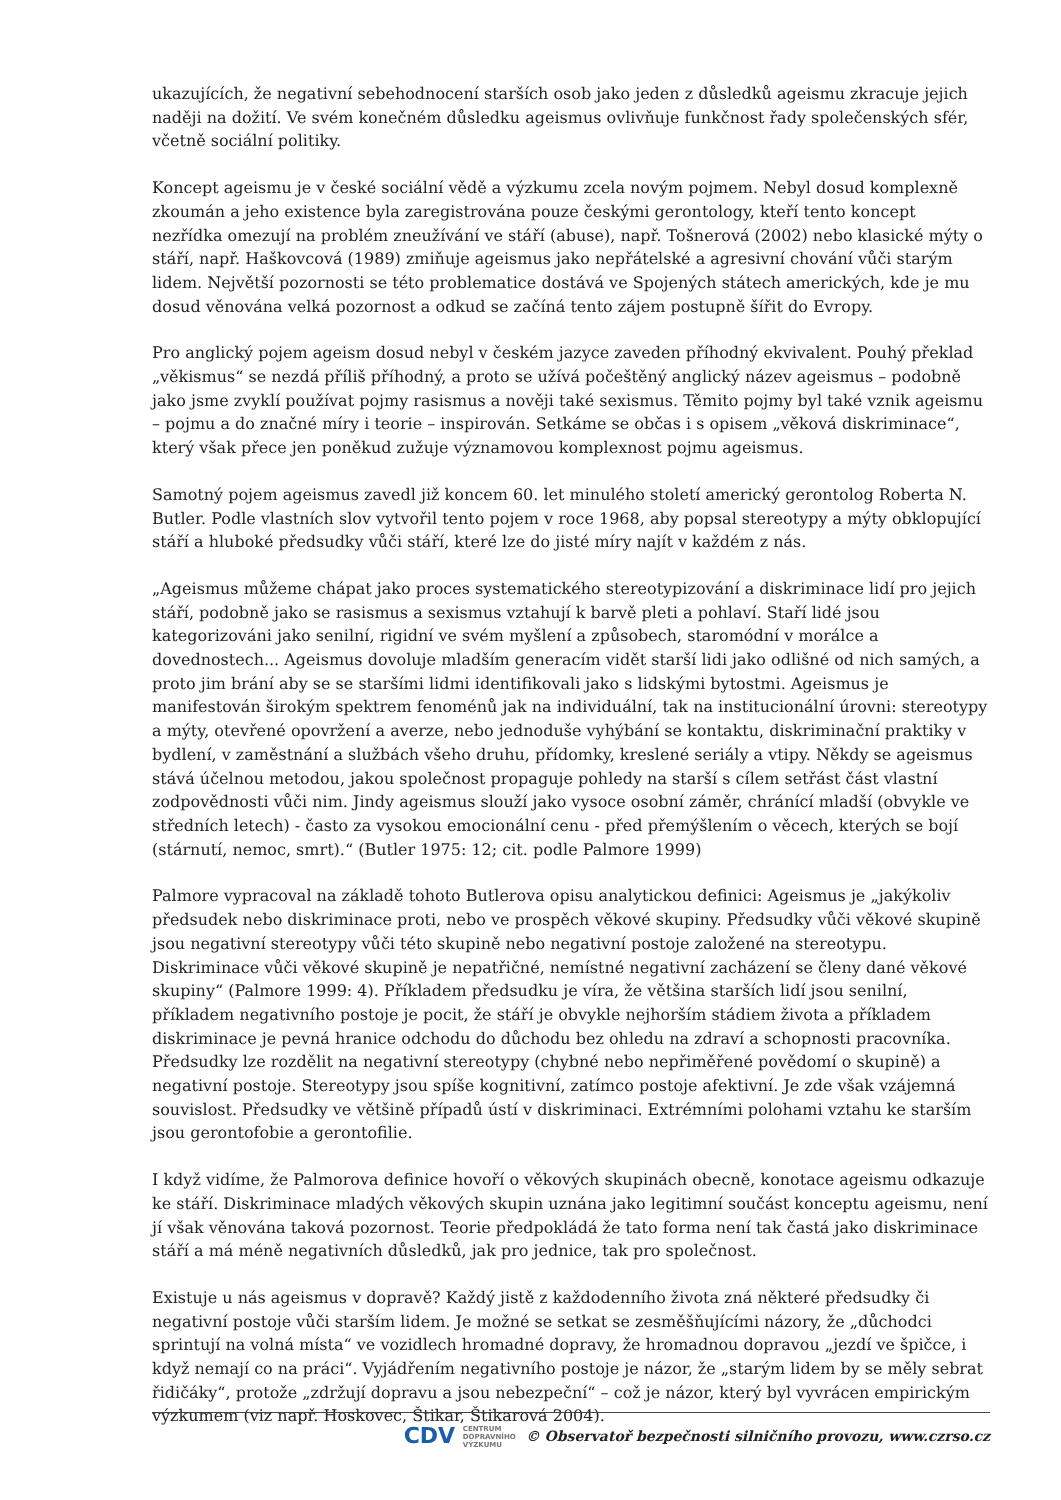ukazujících, že negativní sebehodnocení starších osob jako jeden z důsledků ageismu zkracuje jejich naději na dožití. Ve svém konečném důsledku ageismus ovlivňuje funkčnost řady společenských sfér, včetně sociální politiky.
Koncept ageismu je v české sociální vědě a výzkumu zcela novým pojmem. Nebyl dosud komplexně zkoumán a jeho existence byla zaregistrována pouze českými gerontology, kteří tento koncept nezřídka omezují na problém zneužívání ve stáří (abuse), např. Tošnerová (2002) nebo klasické mýty o stáří, např. Haškovcová (1989) zmiňuje ageismus jako nepřátelské a agresivní chování vůči starým lidem. Největší pozornosti se této problematice dostává ve Spojených státech amerických, kde je mu dosud věnována velká pozornost a odkud se začíná tento zájem postupně šířit do Evropy.
Pro anglický pojem ageism dosud nebyl v českém jazyce zaveden příhodný ekvivalent. Pouhý překlad „věkismus“ se nezdá příliš příhodný, a proto se užívá počeštěný anglický název ageismus – podobně jako jsme zvyklí používat pojmy rasismus a nověji také sexismus. Těmito pojmy byl také vznik ageismu – pojmu a do značné míry i teorie – inspirován. Setkáme se občas i s opisem „věková diskriminace“, který však přece jen poněkud zužuje významovou komplexnost pojmu ageismus.
Samotný pojem ageismus zavedl již koncem 60. let minulého století americký gerontolog Roberta N. Butler. Podle vlastních slov vytvořil tento pojem v roce 1968, aby popsal stereotypy a mýty obklopující stáří a hluboké předsudky vůči stáří, které lze do jisté míry najít v každém z nás.
„Ageismus můžeme chápat jako proces systematického stereotypizování a diskriminace lidí pro jejich stáří, podobně jako se rasismus a sexismus vztahují k barvě pleti a pohlaví. Staří lidé jsou kategorizováni jako senilní, rigidní ve svém myšlení a způsobech, staromódní v morálce a dovednostech... Ageismus dovoluje mladším generacím vidět starší lidi jako odlišné od nich samých, a proto jim brání aby se se staršími lidmi identifikovali jako s lidskými bytostmi. Ageismus je manifestován širokým spektrem fenoménů jak na individuální, tak na institucionální úrovni: stereotypy a mýty, otevřené opovržení a averze, nebo jednoduše vyhýbání se kontaktu, diskriminační praktiky v bydlení, v zaměstnání a službách všeho druhu, přídomky, kreslené seriály a vtipy. Někdy se ageismus stává účelnou metodou, jakou společnost propaguje pohledy na starší s cílem setřást část vlastní zodpovědnosti vůči nim. Jindy ageismus slouží jako vysoce osobní záměr, chránící mladší (obvykle ve středních letech) - často za vysokou emocionální cenu - před přemýšlením o věcech, kterých se bojí (stárnutí, nemoc, smrt).“ (Butler 1975: 12; cit. podle Palmore 1999)
Palmore vypracoval na základě tohoto Butlerova opisu analytickou definici: Ageismus je „jakýkoliv předsudek nebo diskriminace proti, nebo ve prospěch věkové skupiny. Předsudky vůči věkové skupině jsou negativní stereotypy vůči této skupině nebo negativní postoje založené na stereotypu. Diskriminace vůči věkové skupině je nepatřičné, nemístné negativní zacházení se členy dané věkové skupiny“ (Palmore 1999: 4). Příkladem předsudku je víra, že většina starších lidí jsou senilní, příkladem negativního postoje je pocit, že stáří je obvykle nejhorším stádiem života a příkladem diskriminace je pevná hranice odchodu do důchodu bez ohledu na zdraví a schopnosti pracovníka. Předsudky lze rozdělit na negativní stereotypy (chybné nebo nepřiměřené povědomí o skupině) a negativní postoje. Stereotypy jsou spíše kognitivní, zatímco postoje afektivní. Je zde však vzájemná souvislost. Předsudky ve většině případů ústí v diskriminaci. Extrémními polohami vztahu ke starším jsou gerontofobie a gerontofilie.
I když vidíme, že Palmorova definice hovoří o věkových skupinách obecně, konotace ageismu odkazuje ke stáří. Diskriminace mladých věkových skupin uznána jako legitimní součást konceptu ageismu, není jí však věnována taková pozornost. Teorie předpokládá že tato forma není tak častá jako diskriminace stáří a má méně negativních důsledků, jak pro jednice, tak pro společnost.
Existuje u nás ageismus v dopravě? Každý jistě z každodenního života zná některé předsudky či negativní postoje vůči starším lidem. Je možné se setkat se zesměšňujícími názory, že „důchodci sprintují na volná místa“ ve vozidlech hromadné dopravy, že hromadnou dopravou „jezdí ve špičce, i když nemají co na práci“. Vyjádřením negativního postoje je názor, že „starým lidem by se měly sebrat řidičáky“, protože „zdržují dopravu a jsou nebezpeční“ – což je názor, který byl vyvrácen empirickým výzkumem (viz např. Hoskovec, Štikar, Štikarová 2004).
CDV CENTRUM
DOPRAVNÍHO
VÝZKUMU © Observatoř bezpečnosti silničního provozu, www.czrso.cz